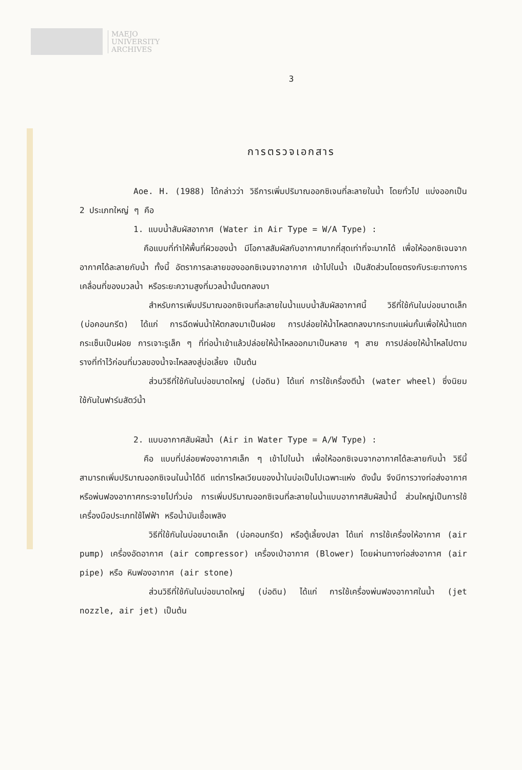MAEJO
UNIVERSITY
ARCHIVES
3
การตรวจเอกสาร
Aoe. H. (1988) ได้กล่าวว่า วิธีการเพิ่มปริมาณออกซิเจนที่ละลายในน้ำ โดยทั่วไป แบ่งออกเป็น 2 ประเภทใหญ่ ๆ คือ
1. แบบน้ำสัมผัสอากาศ (Water in Air Type = W/A Type) :
คือแบบที่ทำให้พื้นที่ผิวของน้ำ มีโอกาสสัมผัสกับอากาศมากที่สุดเท่าที่จะมากได้ เพื่อให้ออกซิเจนจากอากาศได้ละลายกับน้ำ ทั้งนี้ อัตราการละลายของออกซิเจนจากอากาศ เข้าไปในน้ำ เป็นสัดส่วนโดยตรงกับระยะทางการเคลื่อนที่ของมวลน้ำ หรือระยะความสูงที่มวลน้ำนั้นตกลงมา
สำหรับการเพิ่มปริมาณออกซิเจนที่ละลายในน้ำแบบน้ำสัมผัสอากาศนี้ วิธีที่ใช้กันในบ่อขนาดเล็ก (บ่อคอนกรีต) ได้แก่ การฉีดพ่นน้ำให้ตกลงมาเป็นฝอย การปล่อยให้น้ำไหลตกลงมากระทบแผ่นกั้นเพื่อให้น้ำแตกกระเซ็นเป็นฝอย การเจาะรูเล็ก ๆ ที่ท่อน้ำเข้าแล้วปล่อยให้น้ำไหลออกมาเป็นหลาย ๆ สาย การปล่อยให้น้ำไหลไปตามรางที่ทำไว้ก่อนที่มวลของน้ำจะไหลลงสู่บ่อเลี้ยง เป็นต้น
ส่วนวิธีที่ใช้กันในบ่อขนาดใหญ่ (บ่อดิน) ได้แก่ การใช้เครื่องตีน้ำ (water wheel) ซึ่งนิยมใช้กันในฟาร์มสัตว์น้ำ
2. แบบอากาศสัมผัสน้ำ (Air in Water Type = A/W Type) :
คือ แบบที่ปล่อยฟองอากาศเล็ก ๆ เข้าไปในน้ำ เพื่อให้ออกซิเจนจากอากาศได้ละลายกับน้ำ วิธีนี้สามารถเพิ่มปริมาณออกซิเจนในน้ำได้ดี แต่การไหลเวียนของน้ำในบ่อเป็นไปเฉพาะแห่ง ดังนั้น จึงมีการวางท่อส่งอากาศหรือพ่นฟองอากาศกระจายไปทั่วบ่อ การเพิ่มปริมาณออกซิเจนที่ละลายในน้ำแบบอากาศสัมผัสน้ำนี้ ส่วนใหญ่เป็นการใช้เครื่องมือประเภทใช้ไฟฟ้า หรือน้ำมันเชื้อเพลิง
วิธีที่ใช้กันในบ่อขนาดเล็ก (บ่อคอนกรีต) หรือตู้เลี้ยงปลา ได้แก่ การใช้เครื่องให้อากาศ (air pump) เครื่องอัดอากาศ (air compressor) เครื่องเป่าอากาศ (Blower) โดยผ่านทางท่อส่งอากาศ (air pipe) หรือ หินฟองอากาศ (air stone)
ส่วนวิธีที่ใช้กันในบ่อขนาดใหญ่ (บ่อดิน) ได้แก่ การใช้เครื่องพ่นฟองอากาศในน้ำ (jet nozzle, air jet) เป็นต้น